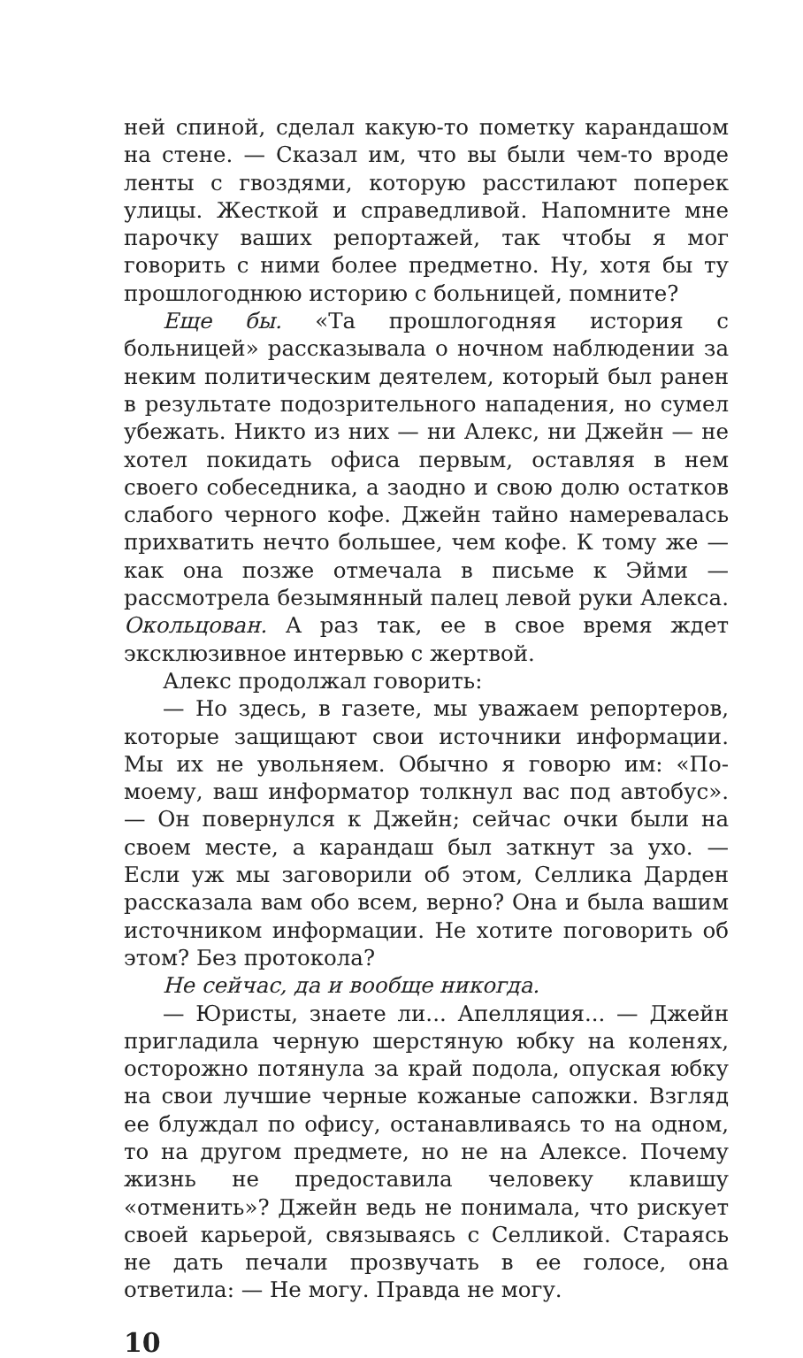ней спиной, сделал какую-то пометку карандашом на стене. — Сказал им, что вы были чем-то вроде ленты с гвоздями, которую расстилают поперек улицы. Жесткой и справедливой. Напомните мне парочку ваших репортажей, так чтобы я мог говорить с ними более предметно. Ну, хотя бы ту прошлогоднюю историю с больницей, помните?
Еще бы. «Та прошлогодняя история с больницей» рассказывала о ночном наблюдении за неким политическим деятелем, который был ранен в результате подозрительного нападения, но сумел убежать. Никто из них — ни Алекс, ни Джейн — не хотел покидать офиса первым, оставляя в нем своего собеседника, а заодно и свою долю остатков слабого черного кофе. Джейн тайно намеревалась прихватить нечто большее, чем кофе. К тому же — как она позже отмечала в письме к Эйми — рассмотрела безымянный палец левой руки Алекса. Окольцован. А раз так, ее в свое время ждет эксклюзивное интервью с жертвой.
Алекс продолжал говорить:
— Но здесь, в газете, мы уважаем репортеров, которые защищают свои источники информации. Мы их не увольняем. Обычно я говорю им: «По-моему, ваш информатор толкнул вас под автобус». — Он повернулся к Джейн; сейчас очки были на своем месте, а карандаш был заткнут за ухо. — Если уж мы заговорили об этом, Селлика Дарден рассказала вам обо всем, верно? Она и была вашим источником информации. Не хотите поговорить об этом? Без протокола?
Не сейчас, да и вообще никогда.
— Юристы, знаете ли... Апелляция... — Джейн пригладила черную шерстяную юбку на коленях, осторожно потянула за край подола, опуская юбку на свои лучшие черные кожаные сапожки. Взгляд ее блуждал по офису, останавливаясь то на одном, то на другом предмете, но не на Алексе. Почему жизнь не предоставила человеку клавишу «отменить»? Джейн ведь не понимала, что рискует своей карьерой, связываясь с Селликой. Стараясь не дать печали прозвучать в ее голосе, она ответила: — Не могу. Правда не могу.
10